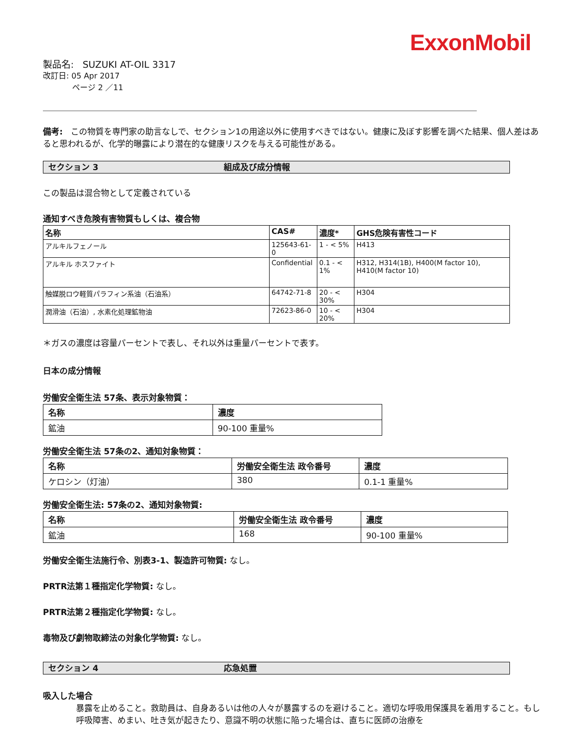ExxonMobil
製品名: SUZUKI AT-OIL 3317
改訂日: 05 Apr 2017
ページ 2 ／11
備考: この物質を専門家の助言なしで、セクション1の用途以外に使用すべきではない。健康に及ぼす影響を調べた結果、個人差はあると思われるが、化学的曝露により潜在的な健康リスクを与える可能性がある。
セクション 3 組成及び成分情報
この製品は混合物として定義されている
通知すべき危険有害物質もしくは、複合物
| 名称 | CAS# | 濃度* | GHS危険有害性コード |
| --- | --- | --- | --- |
| アルキルフェノール | 125643-61-0 | 1 - < 5% | H413 |
| アルキル ホスファイト | Confidential | 0.1 - < 1% | H312, H314(1B), H400(M factor 10), H410(M factor 10) |
| 触媒脱ロウ軽質パラフィン系油（石油系） | 64742-71-8 | 20 - < 30% | H304 |
| 潤滑油（石油）, 水素化処理鉱物油 | 72623-86-0 | 10 - < 20% | H304 |
＊ガスの濃度は容量パーセントで表し、それ以外は重量パーセントで表す。
日本の成分情報
労働安全衛生法 57条、表示対象物質：
| 名称 | 濃度 |
| --- | --- |
| 鉱油 | 90-100 重量% |
労働安全衛生法 57条の2、通知対象物質：
| 名称 | 労働安全衛生法 政令番号 | 濃度 |
| --- | --- | --- |
| ケロシン（灯油） | 380 | 0.1-1 重量% |
労働安全衛生法: 57条の2、通知対象物質:
| 名称 | 労働安全衛生法 政令番号 | 濃度 |
| --- | --- | --- |
| 鉱油 | 168 | 90-100 重量% |
労働安全衛生法施行令、別表3-1、製造許可物質: なし。
PRTR法第１種指定化学物質: なし。
PRTR法第２種指定化学物質: なし。
毒物及び劇物取締法の対象化学物質: なし。
セクション 4 応急処置
吸入した場合
暴露を止めること。救助員は、自身あるいは他の人々が暴露するのを避けること。適切な呼吸用保護具を着用すること。もし呼吸障害、めまい、吐き気が起きたり、意識不明の状態に陥った場合は、直ちに医師の治療を